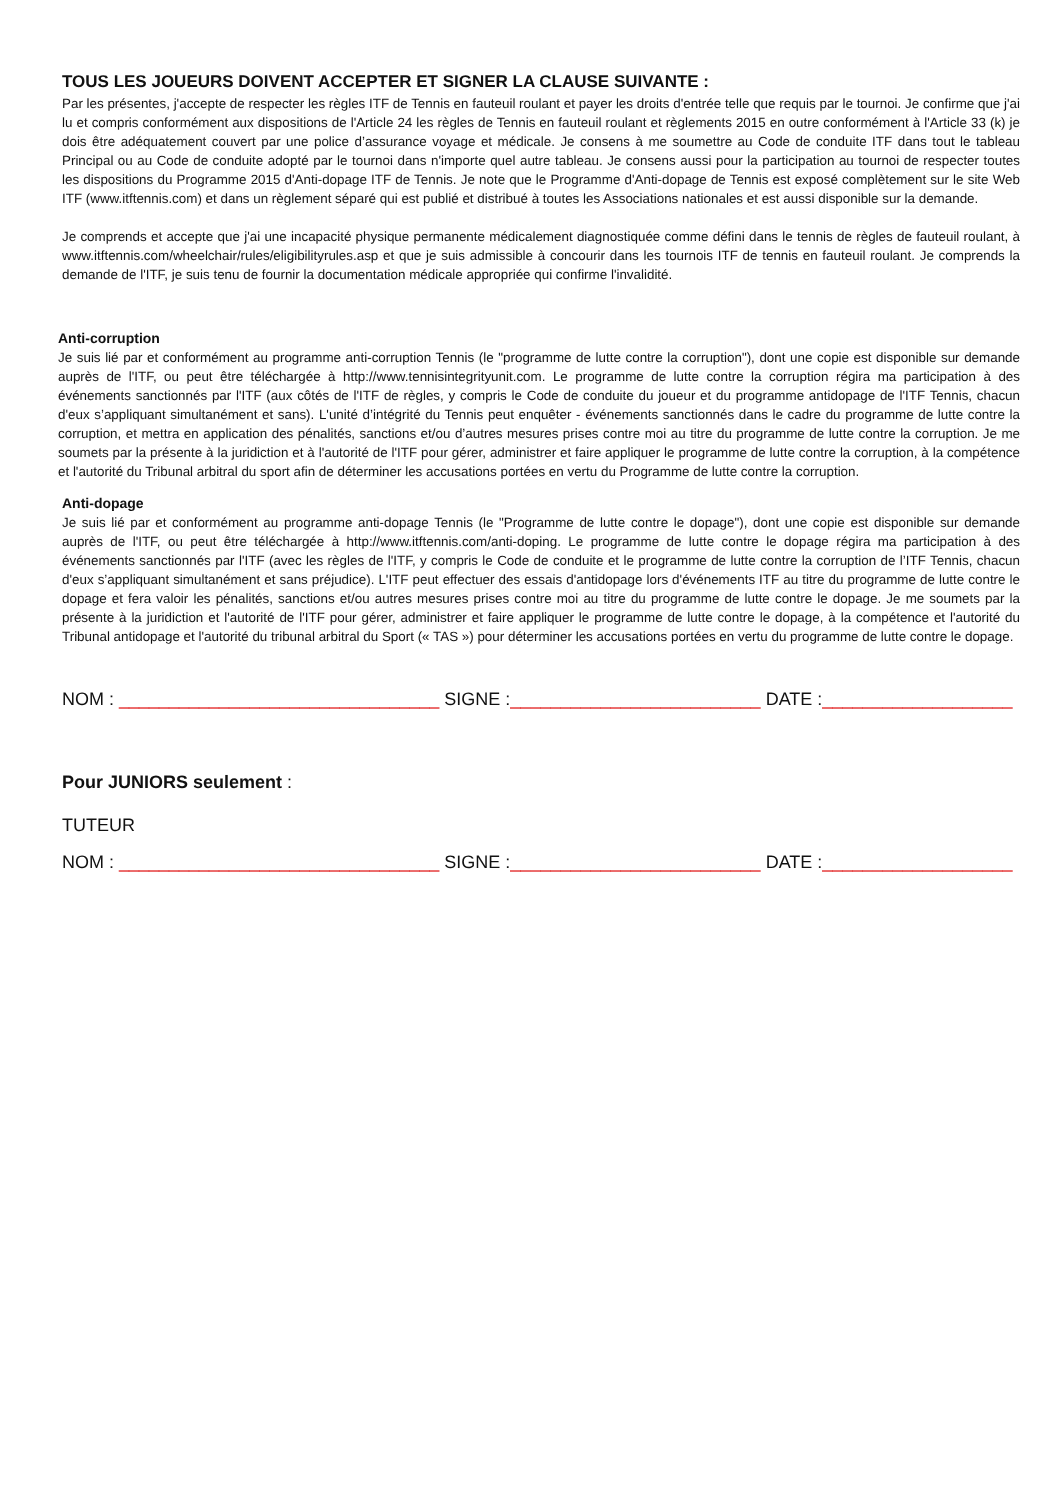TOUS LES JOUEURS DOIVENT ACCEPTER ET SIGNER LA CLAUSE SUIVANTE :
Par les présentes, j'accepte de respecter les règles ITF de Tennis en fauteuil roulant et payer les droits d'entrée telle que requis par le tournoi. Je confirme que j'ai lu et compris conformément aux dispositions de l'Article 24 les règles de Tennis en fauteuil roulant et règlements 2015 en outre conformément à l'Article 33 (k) je dois être adéquatement couvert par une police d’assurance voyage et médicale. Je consens à me soumettre au Code de conduite ITF dans tout le tableau Principal ou au Code de conduite adopté par le tournoi dans n'importe quel autre tableau. Je consens aussi pour la participation au tournoi de respecter toutes les dispositions du Programme 2015 d'Anti-dopage ITF de Tennis. Je note que le Programme d'Anti-dopage de Tennis est exposé complètement sur le site Web ITF (www.itftennis.com) et dans un règlement séparé qui est publié et distribué à toutes les Associations nationales et est aussi disponible sur la demande.
Je comprends et accepte que j'ai une incapacité physique permanente médicalement diagnostiquée comme défini dans le tennis de règles de fauteuil roulant, à www.itftennis.com/wheelchair/rules/eligibilityrules.asp et que je suis admissible à concourir dans les tournois ITF de tennis en fauteuil roulant. Je comprends la demande de l'ITF, je suis tenu de fournir la documentation médicale appropriée qui confirme l'invalidité.
Anti-corruption
Je suis lié par et conformément au programme anti-corruption Tennis (le "programme de lutte contre la corruption"), dont une copie est disponible sur demande auprès de l'ITF, ou peut être téléchargée à http://www.tennisintegrityunit.com. Le programme de lutte contre la corruption régira ma participation à des événements sanctionnés par l'ITF (aux côtés de l'ITF de règles, y compris le Code de conduite du joueur et du programme antidopage de l'ITF Tennis, chacun d'eux s’appliquant simultanément et sans). L'unité d’intégrité du Tennis peut enquêter - événements sanctionnés dans le cadre du programme de lutte contre la corruption, et mettra en application des pénalités, sanctions et/ou d’autres mesures prises contre moi au titre du programme de lutte contre la corruption. Je me soumets par la présente à la juridiction et à l'autorité de l'ITF pour gérer, administrer et faire appliquer le programme de lutte contre la corruption, à la compétence et l'autorité du Tribunal arbitral du sport afin de déterminer les accusations portées en vertu du Programme de lutte contre la corruption.
Anti-dopage
Je suis lié par et conformément au programme anti-dopage Tennis (le "Programme de lutte contre le dopage"), dont une copie est disponible sur demande auprès de l'ITF, ou peut être téléchargée à http://www.itftennis.com/anti-doping. Le programme de lutte contre le dopage régira ma participation à des événements sanctionnés par l'ITF (avec les règles de l'ITF, y compris le Code de conduite et le programme de lutte contre la corruption de l’ITF Tennis, chacun d'eux s’appliquant simultanément et sans préjudice). L'ITF peut effectuer des essais d'antidopage lors d'événements ITF au titre du programme de lutte contre le dopage et fera valoir les pénalités, sanctions et/ou autres mesures prises contre moi au titre du programme de lutte contre le dopage. Je me soumets par la présente à la juridiction et l'autorité de l'ITF pour gérer, administrer et faire appliquer le programme de lutte contre le dopage, à la compétence et l'autorité du Tribunal antidopage et l'autorité du tribunal arbitral du Sport (« TAS ») pour déterminer les accusations portées en vertu du programme de lutte contre le dopage.
NOM : ________________________________ SIGNE :_________________________ DATE :___________________
Pour JUNIORS seulement :
TUTEUR
NOM : ________________________________ SIGNE :_________________________ DATE :___________________